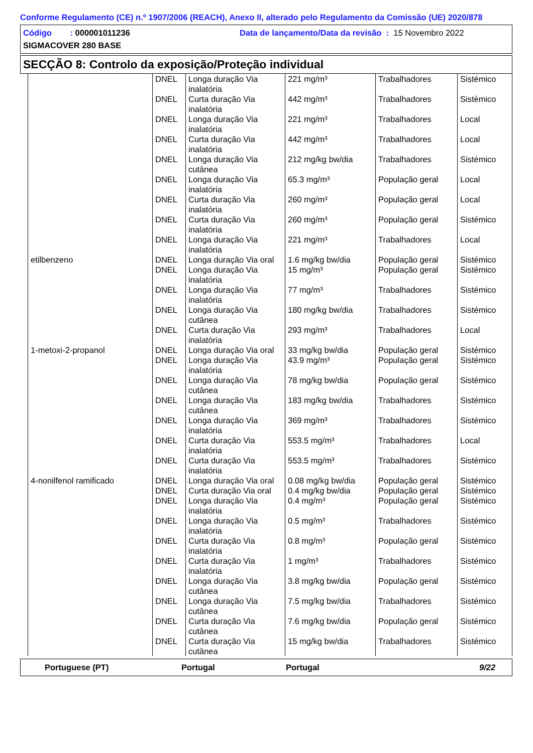Conforme Regulamento (CE) n.º 1907/2006 (REACH), Anexo II, alterado pelo Regulamento da Comissão (UE) 2020/878
Código : 000001011236 Data de lançamento/Data da revisão : 15 Novembro 2022
SIGMACOVER 280 BASE
SECÇÃO 8: Controlo da exposição/Proteção individual
| | DNEL | Longa duração Via inalatória | 221 mg/m³ | Trabalhadores | Sistémico |
| | DNEL | Curta duração Via inalatória | 442 mg/m³ | Trabalhadores | Sistémico |
| | DNEL | Longa duração Via inalatória | 221 mg/m³ | Trabalhadores | Local |
| | DNEL | Curta duração Via inalatória | 442 mg/m³ | Trabalhadores | Local |
| | DNEL | Longa duração Via cutânea | 212 mg/kg bw/dia | Trabalhadores | Sistémico |
| | DNEL | Longa duração Via inalatória | 65.3 mg/m³ | População geral | Local |
| | DNEL | Curta duração Via inalatória | 260 mg/m³ | População geral | Local |
| | DNEL | Curta duração Via inalatória | 260 mg/m³ | População geral | Sistémico |
| | DNEL | Longa duração Via inalatória | 221 mg/m³ | Trabalhadores | Local |
| etilbenzeno | DNEL | Longa duração Via oral | 1.6 mg/kg bw/dia | População geral | Sistémico |
| | DNEL | Longa duração Via inalatória | 15 mg/m³ | População geral | Sistémico |
| | DNEL | Longa duração Via inalatória | 77 mg/m³ | Trabalhadores | Sistémico |
| | DNEL | Longa duração Via cutânea | 180 mg/kg bw/dia | Trabalhadores | Sistémico |
| | DNEL | Curta duração Via inalatória | 293 mg/m³ | Trabalhadores | Local |
| 1-metoxi-2-propanol | DNEL | Longa duração Via oral | 33 mg/kg bw/dia | População geral | Sistémico |
| | DNEL | Longa duração Via inalatória | 43.9 mg/m³ | População geral | Sistémico |
| | DNEL | Longa duração Via cutânea | 78 mg/kg bw/dia | População geral | Sistémico |
| | DNEL | Longa duração Via cutânea | 183 mg/kg bw/dia | Trabalhadores | Sistémico |
| | DNEL | Longa duração Via inalatória | 369 mg/m³ | Trabalhadores | Sistémico |
| | DNEL | Curta duração Via inalatória | 553.5 mg/m³ | Trabalhadores | Local |
| | DNEL | Curta duração Via inalatória | 553.5 mg/m³ | Trabalhadores | Sistémico |
| 4-nonilfenol ramificado | DNEL | Longa duração Via oral | 0.08 mg/kg bw/dia | População geral | Sistémico |
| | DNEL | Curta duração Via oral | 0.4 mg/kg bw/dia | População geral | Sistémico |
| | DNEL | Longa duração Via inalatória | 0.4 mg/m³ | População geral | Sistémico |
| | DNEL | Longa duração Via inalatória | 0.5 mg/m³ | Trabalhadores | Sistémico |
| | DNEL | Curta duração Via inalatória | 0.8 mg/m³ | População geral | Sistémico |
| | DNEL | Curta duração Via inalatória | 1 mg/m³ | Trabalhadores | Sistémico |
| | DNEL | Longa duração Via cutânea | 3.8 mg/kg bw/dia | População geral | Sistémico |
| | DNEL | Longa duração Via cutânea | 7.5 mg/kg bw/dia | Trabalhadores | Sistémico |
| | DNEL | Curta duração Via cutânea | 7.6 mg/kg bw/dia | População geral | Sistémico |
| | DNEL | Curta duração Via cutânea | 15 mg/kg bw/dia | Trabalhadores | Sistémico |
Portuguese (PT) Portugal Portugal 9/22